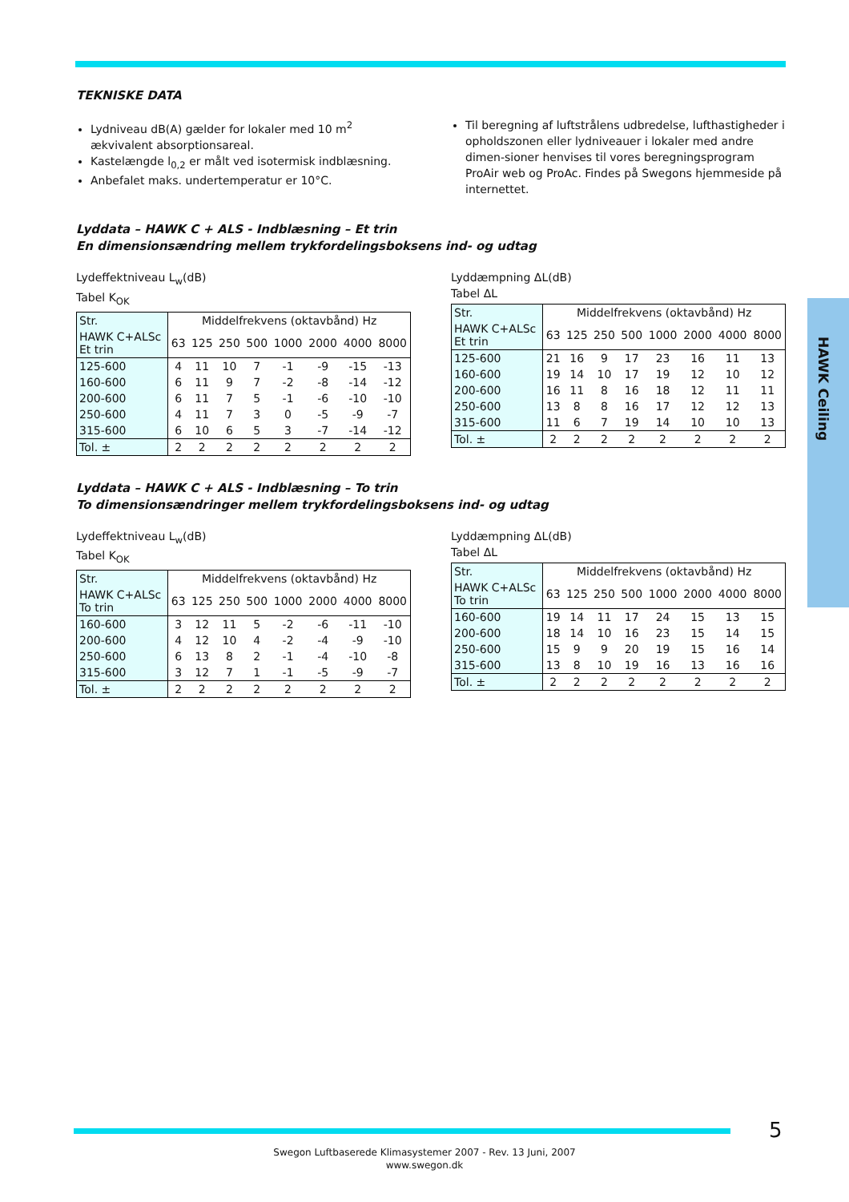HAWK Ceiling
TEKNISKE DATA
Lydniveau dB(A) gælder for lokaler med 10 m<sup>2</sup> ækvivalent absorptionsareal.
Kastelængde l<sub>0,2</sub> er målt ved isotermisk indblæsning.
Anbefalet maks. undertemperatur er 10°C.
Til beregning af luftstrålens udbredelse, lufthastigheder i opholdszonen eller lydniveauer i lokaler med andre dimen-sioner henvises til vores beregningsprogram ProAir web og ProAc. Findes på Swegons hjemmeside på internettet.
Lyddata – HAWK C + ALS - Indblæsning – Et trin
En dimensionsændring mellem trykfordelingsboksens ind- og udtag
Lydeffektniveau L<sub>w</sub>(dB)
Tabel K<sub>OK</sub>
| Str. | Middelfrekvens (oktavbånd) Hz | | | | | | | |
| --- | --- | --- | --- | --- | --- | --- | --- | --- |
| HAWK C+ALSc Et trin | 63 | 125 | 250 | 500 | 1000 | 2000 | 4000 | 8000 |
| 125-600 | 4 | 11 | 10 | 7 | -1 | -9 | -15 | -13 |
| 160-600 | 6 | 11 | 9 | 7 | -2 | -8 | -14 | -12 |
| 200-600 | 6 | 11 | 7 | 5 | -1 | -6 | -10 | -10 |
| 250-600 | 4 | 11 | 7 | 3 | 0 | -5 | -9 | -7 |
| 315-600 | 6 | 10 | 6 | 5 | 3 | -7 | -14 | -12 |
| Tol. ± | 2 | 2 | 2 | 2 | 2 | 2 | 2 | 2 |
Lyddæmpning ΔL(dB)
Tabel ΔL
| Str. | Middelfrekvens (oktavbånd) Hz | | | | | | | |
| --- | --- | --- | --- | --- | --- | --- | --- | --- |
| HAWK C+ALSc Et trin | 63 | 125 | 250 | 500 | 1000 | 2000 | 4000 | 8000 |
| 125-600 | 21 | 16 | 9 | 17 | 23 | 16 | 11 | 13 |
| 160-600 | 19 | 14 | 10 | 17 | 19 | 12 | 10 | 12 |
| 200-600 | 16 | 11 | 8 | 16 | 18 | 12 | 11 | 11 |
| 250-600 | 13 | 8 | 8 | 16 | 17 | 12 | 12 | 13 |
| 315-600 | 11 | 6 | 7 | 19 | 14 | 10 | 10 | 13 |
| Tol. ± | 2 | 2 | 2 | 2 | 2 | 2 | 2 | 2 |
Lyddata – HAWK C + ALS - Indblæsning – To trin
To dimensionsændringer mellem trykfordelingsboksens ind- og udtag
Lydeffektniveau L<sub>w</sub>(dB)
Tabel K<sub>OK</sub>
| Str. | Middelfrekvens (oktavbånd) Hz | | | | | | | |
| --- | --- | --- | --- | --- | --- | --- | --- | --- |
| HAWK C+ALSc To trin | 63 | 125 | 250 | 500 | 1000 | 2000 | 4000 | 8000 |
| 160-600 | 3 | 12 | 11 | 5 | -2 | -6 | -11 | -10 |
| 200-600 | 4 | 12 | 10 | 4 | -2 | -4 | -9 | -10 |
| 250-600 | 6 | 13 | 8 | 2 | -1 | -4 | -10 | -8 |
| 315-600 | 3 | 12 | 7 | 1 | -1 | -5 | -9 | -7 |
| Tol. ± | 2 | 2 | 2 | 2 | 2 | 2 | 2 | 2 |
Lyddæmpning ΔL(dB)
Tabel ΔL
| Str. | Middelfrekvens (oktavbånd) Hz | | | | | | | |
| --- | --- | --- | --- | --- | --- | --- | --- | --- |
| HAWK C+ALSc To trin | 63 | 125 | 250 | 500 | 1000 | 2000 | 4000 | 8000 |
| 160-600 | 19 | 14 | 11 | 17 | 24 | 15 | 13 | 15 |
| 200-600 | 18 | 14 | 10 | 16 | 23 | 15 | 14 | 15 |
| 250-600 | 15 | 9 | 9 | 20 | 19 | 15 | 16 | 14 |
| 315-600 | 13 | 8 | 10 | 19 | 16 | 13 | 16 | 16 |
| Tol. ± | 2 | 2 | 2 | 2 | 2 | 2 | 2 | 2 |
5
Swegon Luftbaserede Klimasystemer 2007 - Rev. 13 Juni, 2007
www.swegon.dk